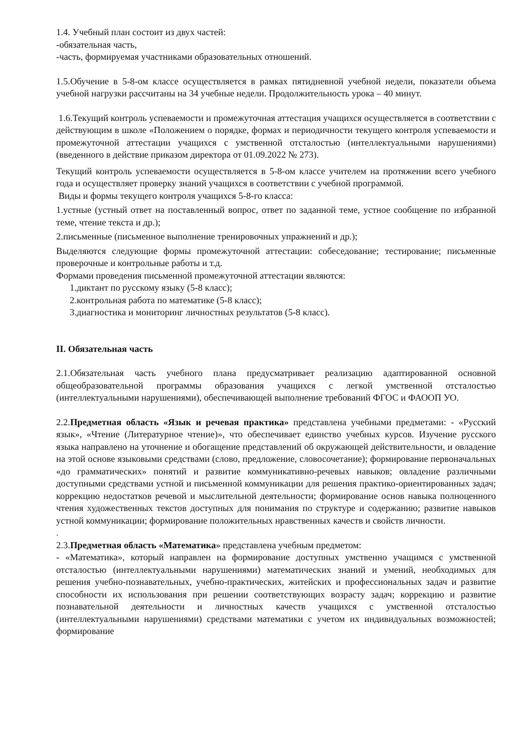1.4. Учебный план состоит из двух частей:
-обязательная часть,
-часть, формируемая участниками образовательных отношений.
1.5.Обучение в 5-8-ом классе осуществляется в рамках пятидневной учебной недели, показатели объема учебной нагрузки рассчитаны на 34 учебные недели. Продолжительность урока – 40 минут.
1.6.Текущий контроль успеваемости и промежуточная аттестация учащихся осуществляется в соответствии с действующим в школе «Положением о порядке, формах и периодичности текущего контроля успеваемости и промежуточной аттестации учащихся с умственной отсталостью (интеллектуальными нарушениями) (введенного в действие приказом директора от 01.09.2022 № 273).
Текущий контроль успеваемости осуществляется в 5-8-ом классе учителем на протяжении всего учебного года и осуществляет проверку знаний учащихся в соответствии с учебной программой.
Виды и формы текущего контроля учащихся 5-8-го класса:
1.устные (устный ответ на поставленный вопрос, ответ по заданной теме, устное сообщение по избранной теме, чтение текста и др.);
2.письменные (письменное выполнение тренировочных упражнений и др.);
Выделяются следующие формы промежуточной аттестации: собеседование; тестирование; письменные проверочные и контрольные работы и т.д.
Формами проведения письменной промежуточной аттестации являются:
1.диктант по русскому языку (5-8 класс);
2.контрольная работа по математике (5-8 класс);
3.диагностика и мониторинг личностных результатов (5-8 класс).
II. Обязательная часть
2.1.Обязательная часть учебного плана предусматривает реализацию адаптированной основной общеобразовательной программы образования учащихся с легкой умственной отсталостью (интеллектуальными нарушениями), обеспечивающей выполнение требований ФГОС и ФАООП УО.
2.2.Предметная область «Язык и речевая практика» представлена учебными предметами: - «Русский язык», «Чтение (Литературное чтение)», что обеспечивает единство учебных курсов. Изучение русского языка направлено на уточнение и обогащение представлений об окружающей действительности, и овладение на этой основе языковыми средствами (слово, предложение, словосочетание); формирование первоначальных «до грамматических» понятий и развитие коммуникативно-речевых навыков; овладение различными доступными средствами устной и письменной коммуникации для решения практико-ориентированных задач; коррекцию недостатков речевой и мыслительной деятельности; формирование основ навыка полноценного чтения художественных текстов доступных для понимания по структуре и содержанию; развитие навыков устной коммуникации; формирование положительных нравственных качеств и свойств личности.
.
2.3.Предметная область «Математика» представлена учебным предметом:
- «Математика», который направлен на формирование доступных умственно учащимся с умственной отсталостью (интеллектуальными нарушениями) математических знаний и умений, необходимых для решения учебно-познавательных, учебно-практических, житейских и профессиональных задач и развитие способности их использования при решении соответствующих возрасту задач; коррекцию и развитие познавательной деятельности и личностных качеств учащихся с умственной отсталостью (интеллектуальными нарушениями) средствами математики с учетом их индивидуальных возможностей; формирование